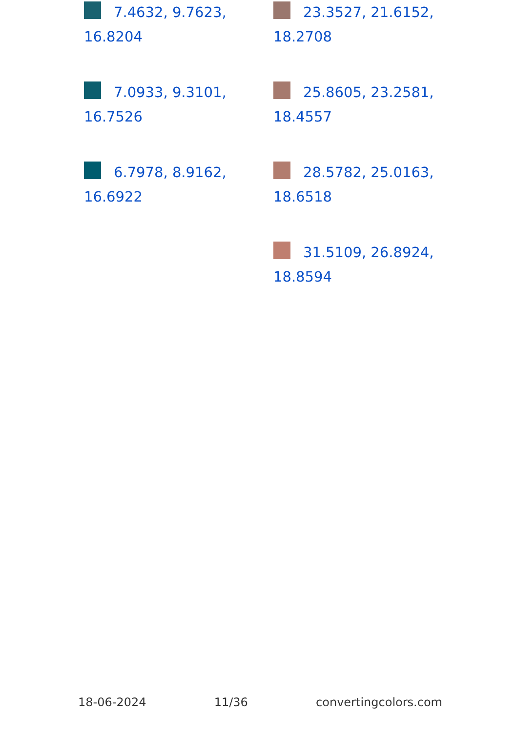7.4632, 9.7623,
16.8204
7.0933, 9.3101,
16.7526
6.7978, 8.9162,
16.6922
23.3527, 21.6152,
18.2708
25.8605, 23.2581,
18.4557
28.5782, 25.0163,
18.6518
31.5109, 26.8924,
18.8594
18-06-2024 11/36 convertingcolors.com